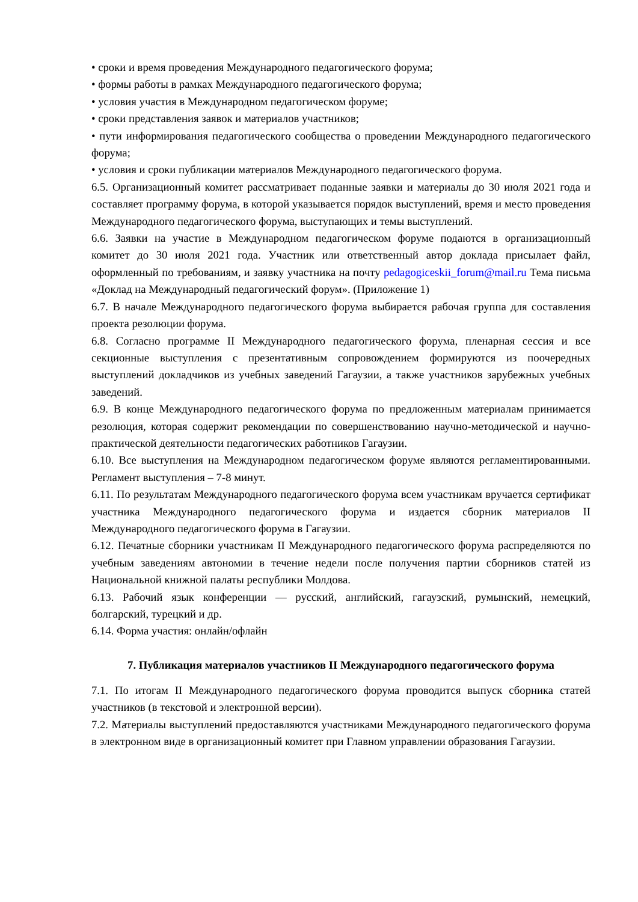• сроки и время проведения Международного педагогического форума;
• формы работы в рамках Международного педагогического форума;
• условия участия в Международном педагогическом форуме;
• сроки представления заявок и материалов участников;
• пути информирования педагогического сообщества о проведении Международного педагогического форума;
• условия и сроки публикации материалов Международного педагогического форума.
6.5. Организационный комитет рассматривает поданные заявки и материалы до 30 июля 2021 года и составляет программу форума, в которой указывается порядок выступлений, время и место проведения Международного педагогического форума, выступающих и темы выступлений.
6.6. Заявки на участие в Международном педагогическом форуме подаются в организационный комитет до 30 июля 2021 года. Участник или ответственный автор доклада присылает файл, оформленный по требованиям, и заявку участника на почту pedagogiceskii_forum@mail.ru Тема письма «Доклад на Международный педагогический форум». (Приложение 1)
6.7. В начале Международного педагогического форума выбирается рабочая группа для составления проекта резолюции форума.
6.8. Согласно программе II Международного педагогического форума, пленарная сессия и все секционные выступления с презентативным сопровождением формируются из поочередных выступлений докладчиков из учебных заведений Гагаузии, а также участников зарубежных учебных заведений.
6.9. В конце Международного педагогического форума по предложенным материалам принимается резолюция, которая содержит рекомендации по совершенствованию научно-методической и научно-практической деятельности педагогических работников Гагаузии.
6.10. Все выступления на Международном педагогическом форуме являются регламентированными. Регламент выступления – 7-8 минут.
6.11. По результатам Международного педагогического форума всем участникам вручается сертификат участника Международного педагогического форума и издается сборник материалов II Международного педагогического форума в Гагаузии.
6.12. Печатные сборники участникам II Международного педагогического форума распределяются по учебным заведениям автономии в течение недели после получения партии сборников статей из Национальной книжной палаты республики Молдова.
6.13. Рабочий язык конференции — русский, английский, гагаузский, румынский, немецкий, болгарский, турецкий и др.
6.14. Форма участия: онлайн/офлайн
7. Публикация материалов участников II Международного педагогического форума
7.1. По итогам II Международного педагогического форума проводится выпуск сборника статей участников (в текстовой и электронной версии).
7.2. Материалы выступлений предоставляются участниками Международного педагогического форума в электронном виде в организационный комитет при Главном управлении образования Гагаузии.